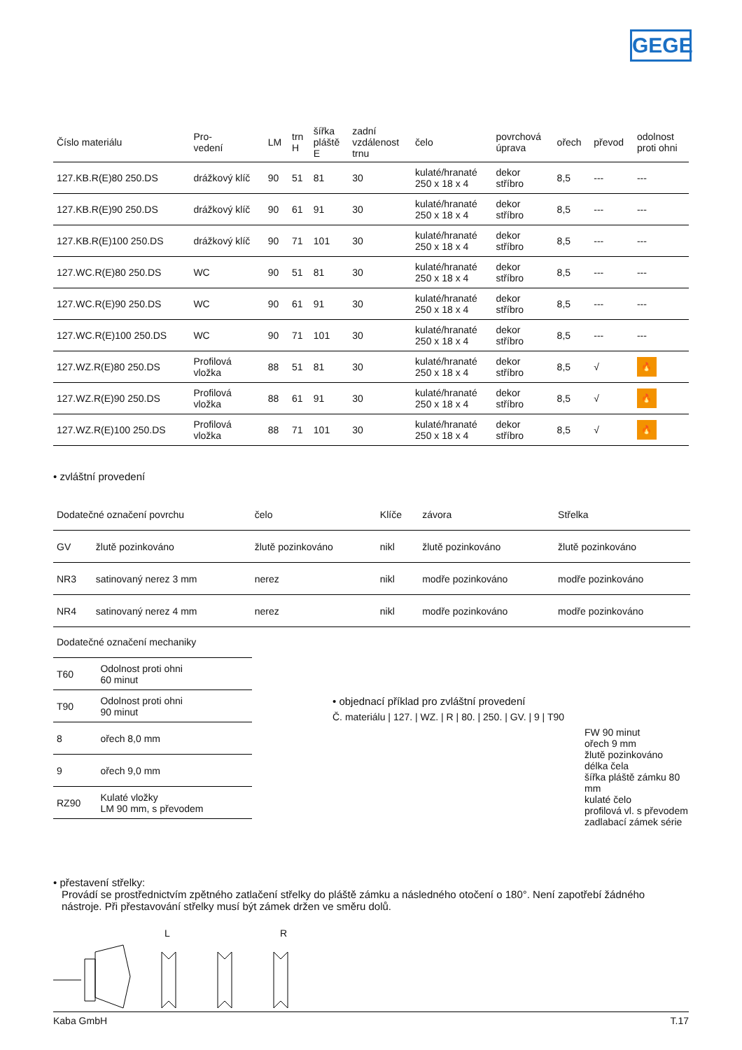GEGE
| Číslo materiálu | Pro- vedení | LM | trn H | šířka pláště E | zadní vzdálenost trnu | čelo | povrchová úprava | ořech | převod | odolnost proti ohni |
| --- | --- | --- | --- | --- | --- | --- | --- | --- | --- | --- |
| 127.KB.R(E)80 250.DS | drážkový klíč | 90 | 51 | 81 | 30 | kulaté/hranaté 250 x 18 x 4 | dekor stříbro | 8,5 | --- | --- |
| 127.KB.R(E)90 250.DS | drážkový klíč | 90 | 61 | 91 | 30 | kulaté/hranaté 250 x 18 x 4 | dekor stříbro | 8,5 | --- | --- |
| 127.KB.R(E)100 250.DS | drážkový klíč | 90 | 71 | 101 | 30 | kulaté/hranaté 250 x 18 x 4 | dekor stříbro | 8,5 | --- | --- |
| 127.WC.R(E)80 250.DS | WC | 90 | 51 | 81 | 30 | kulaté/hranaté 250 x 18 x 4 | dekor stříbro | 8,5 | --- | --- |
| 127.WC.R(E)90 250.DS | WC | 90 | 61 | 91 | 30 | kulaté/hranaté 250 x 18 x 4 | dekor stříbro | 8,5 | --- | --- |
| 127.WC.R(E)100 250.DS | WC | 90 | 71 | 101 | 30 | kulaté/hranaté 250 x 18 x 4 | dekor stříbro | 8,5 | --- | --- |
| 127.WZ.R(E)80 250.DS | Profilová vložka | 88 | 51 | 81 | 30 | kulaté/hranaté 250 x 18 x 4 | dekor stříbro | 8,5 | √ | 🔥 |
| 127.WZ.R(E)90 250.DS | Profilová vložka | 88 | 61 | 91 | 30 | kulaté/hranaté 250 x 18 x 4 | dekor stříbro | 8,5 | √ | 🔥 |
| 127.WZ.R(E)100 250.DS | Profilová vložka | 88 | 71 | 101 | 30 | kulaté/hranaté 250 x 18 x 4 | dekor stříbro | 8,5 | √ | 🔥 |
• zvláštní provedení
| Dodatečné označení povrchu | | čelo | Klíče | závora | Střelka |
| GV | žlutě pozinkováno | žlutě pozinkováno | nikl | žlutě pozinkováno | žlutě pozinkováno |
| NR3 | satinovaný nerez 3 mm | nerez | nikl | modře pozinkováno | modře pozinkováno |
| NR4 | satinovaný nerez 4 mm | nerez | nikl | modře pozinkováno | modře pozinkováno |
| Dodatečné označení mechaniky | |
| T60 | Odolnost proti ohni 60 minut |
| T90 | Odolnost proti ohni 90 minut |
| 8 | ořech 8,0 mm |
| 9 | ořech 9,0 mm |
| RZ90 | Kulaté vložky LM 90 mm, s převodem |
• objednací příklad pro zvláštní provedení
Č. materiálu | 127. | WZ. | R | 80. | 250. | GV. | 9 | T90
FW 90 minut
ořech 9 mm
žlutě pozinkováno
délka čela
šířka pláště zámku 80 mm
kulaté čelo
profilová vl. s převodem
zadlabací zámek série
• přestavení střelky:
Provádí se prostřednictvím zpětného zatlačení střelky do pláště zámku a následného otočení o 180°. Není zapotřebí žádného nástroje. Při přestavování střelky musí být zámek držen ve směru dolů.
L R
Kaba GmbH T.17